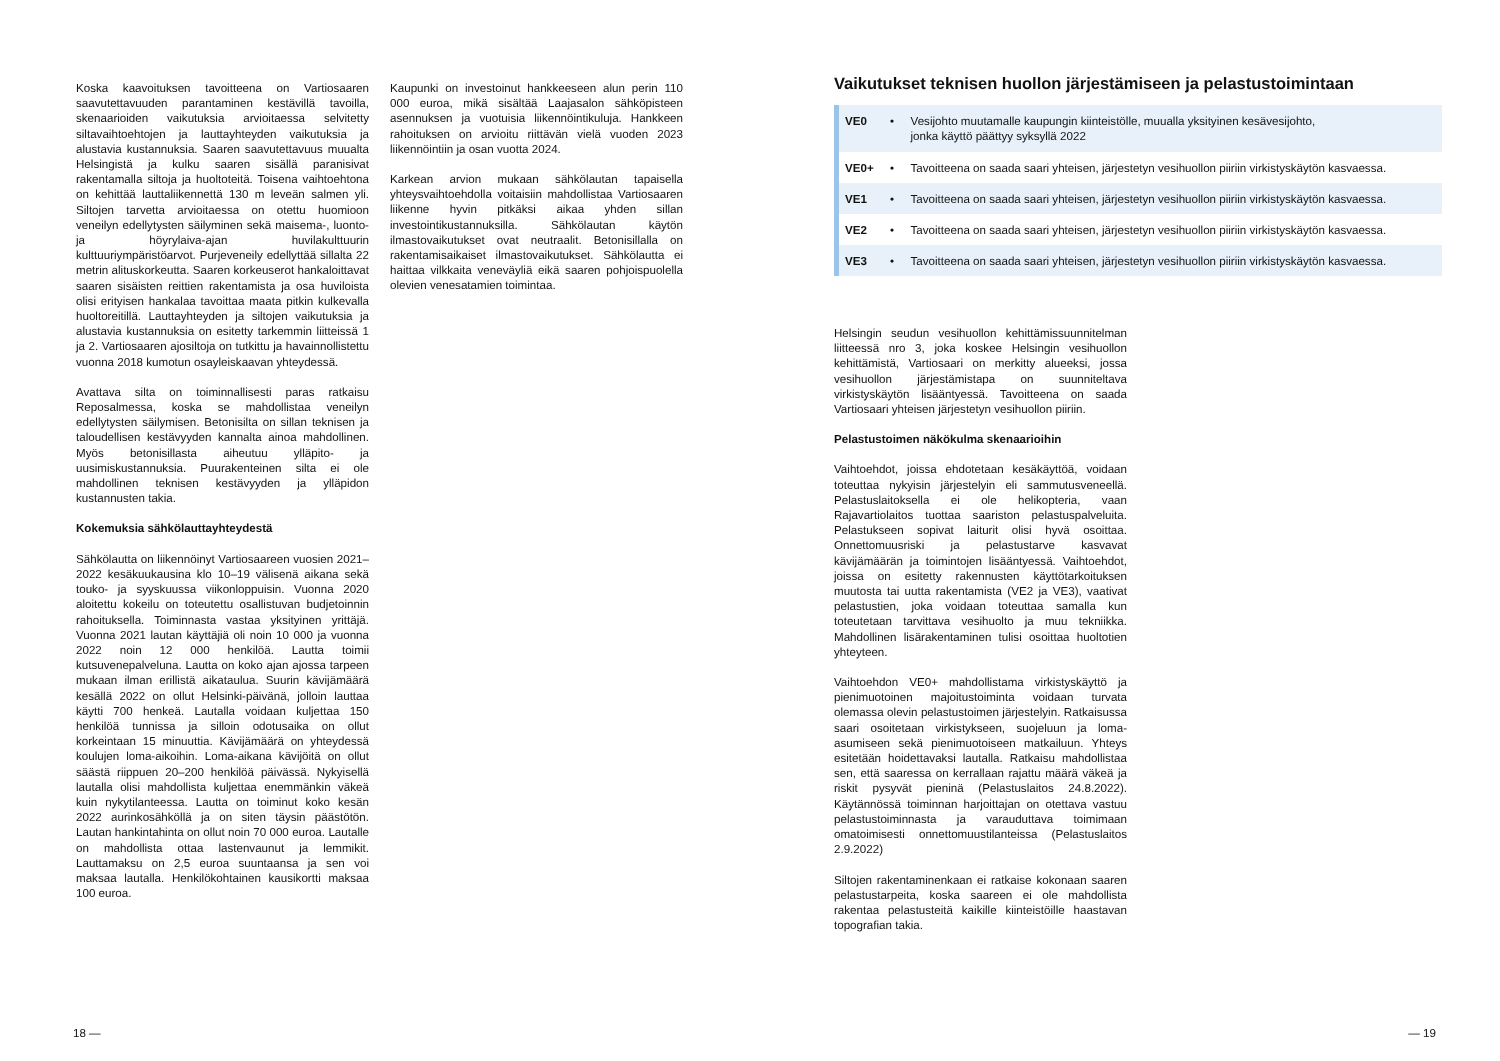Koska kaavoituksen tavoitteena on Vartiosaaren saavutettavuuden parantaminen kestävillä tavoilla, skenaarioiden vaikutuksia arvioitaessa selvitetty siltavaihtoehtojen ja lauttayhteyden vaikutuksia ja alustavia kustannuksia. Saaren saavutettavuus muualta Helsingistä ja kulku saaren sisällä paranisivat rakentamalla siltoja ja huoltoteitä. Toisena vaihtoehtona on kehittää lauttaliikennettä 130 m leveän salmen yli. Siltojen tarvetta arvioitaessa on otettu huomioon veneilyn edellytysten säilyminen sekä maisema-, luonto- ja höyrylaiva-ajan huvilakulttuurin kulttuuriympäristöarvot. Purjeveneily edellyttää sillalta 22 metrin alituskorkeutta. Saaren korkeuserot hankaloittavat saaren sisäisten reittien rakentamista ja osa huviloista olisi erityisen hankalaa tavoittaa maata pitkin kulkevalla huoltoreitillä. Lauttayhteyden ja siltojen vaikutuksia ja alustavia kustannuksia on esitetty tarkemmin liitteissä 1 ja 2. Vartiosaaren ajosiltoja on tutkittu ja havainnollistettu vuonna 2018 kumotun osayleiskaavan yhteydessä.
Avattava silta on toiminnallisesti paras ratkaisu Reposalmessa, koska se mahdollistaa veneilyn edellytysten säilymisen. Betonisilta on sillan teknisen ja taloudellisen kestävyyden kannalta ainoa mahdollinen. Myös betonisillasta aiheutuu ylläpito- ja uusimiskustannuksia. Puurakenteinen silta ei ole mahdollinen teknisen kestävyyden ja ylläpidon kustannusten takia.
Kokemuksia sähkölauttayhteydestä
Sähkölautta on liikennöinyt Vartiosaareen vuosien 2021–2022 kesäkuukausina klo 10–19 välisenä aikana sekä touko- ja syyskuussa viikonloppuisin. Vuonna 2020 aloitettu kokeilu on toteutettu osallistuvan budjetoinnin rahoituksella. Toiminnasta vastaa yksityinen yrittäjä. Vuonna 2021 lautan käyttäjiä oli noin 10 000 ja vuonna 2022 noin 12 000 henkilöä. Lautta toimii kutsuvenepalveluna. Lautta on koko ajan ajossa tarpeen mukaan ilman erillistä aikataulua. Suurin kävijämäärä kesällä 2022 on ollut Helsinki-päivänä, jolloin lauttaa käytti 700 henkeä. Lautalla voidaan kuljettaa 150 henkilöä tunnissa ja silloin odotusaika on ollut korkeintaan 15 minuuttia. Kävijämäärä on yhteydessä koulujen loma-aikoihin. Loma-aikana kävijöitä on ollut säästä riippuen 20–200 henkilöä päivässä. Nykyisellä lautalla olisi mahdollista kuljettaa enemmänkin väkeä kuin nykytilanteessa. Lautta on toiminut koko kesän 2022 aurinkosähköllä ja on siten täysin päästötön. Lautan hankintahinta on ollut noin 70 000 euroa. Lautalle on mahdollista ottaa lastenvaunut ja lemmikit. Lauttamaksu on 2,5 euroa suuntaansa ja sen voi maksaa lautalla. Henkilökohtainen kausikortti maksaa 100 euroa.
Kaupunki on investoinut hankkeeseen alun perin 110 000 euroa, mikä sisältää Laajasalon sähköpisteen asennuksen ja vuotuisia liikennöintikuluja. Hankkeen rahoituksen on arvioitu riittävän vielä vuoden 2023 liikennöintiin ja osan vuotta 2024.
Karkean arvion mukaan sähkölautan tapaisella yhteysvaihtoehdolla voitaisiin mahdollistaa Vartiosaaren liikenne hyvin pitkäksi aikaa yhden sillan investointikustannuksilla. Sähkölautan käytön ilmastovaikutukset ovat neutraalit. Betonisillalla on rakentamisaikaiset ilmastovaikutukset. Sähkölautta ei haittaa vilkkaita veneväyliä eikä saaren pohjoispuolella olevien venesatamien toimintaa.
Vaikutukset teknisen huollon järjestämiseen ja pelastustoimintaan
| VE0 | • | Vesijohto muutamalle kaupungin kiinteistölle, muualla yksityinen kesävesijohto, jonka käyttö päättyy syksyllä 2022 |
| VE0+ | • | Tavoitteena on saada saari yhteisen, järjestetyn vesihuollon piiriin virkistyskäytön kasvaessa. |
| VE1 | • | Tavoitteena on saada saari yhteisen, järjestetyn vesihuollon piiriin virkistyskäytön kasvaessa. |
| VE2 | • | Tavoitteena on saada saari yhteisen, järjestetyn vesihuollon piiriin virkistyskäytön kasvaessa. |
| VE3 | • | Tavoitteena on saada saari yhteisen, järjestetyn vesihuollon piiriin virkistyskäytön kasvaessa. |
Helsingin seudun vesihuollon kehittämissuunnitelman liitteessä nro 3, joka koskee Helsingin vesihuollon kehittämistä, Vartiosaari on merkitty alueeksi, jossa vesihuollon järjestämistapa on suunniteltava virkistyskäytön lisääntyessä. Tavoitteena on saada Vartiosaari yhteisen järjestetyn vesihuollon piiriin.
Pelastustoimen näkökulma skenaarioihin
Vaihtoehdot, joissa ehdotetaan kesäkäyttöä, voidaan toteuttaa nykyisin järjestelyin eli sammutusveneellä. Pelastuslaitoksella ei ole helikopteria, vaan Rajavartiolaitos tuottaa saariston pelastuspalveluita. Pelastukseen sopivat laiturit olisi hyvä osoittaa. Onnettomuusriski ja pelastustarve kasvavat kävijämäärän ja toimintojen lisääntyessä. Vaihtoehdot, joissa on esitetty rakennusten käyttötarkoituksen muutosta tai uutta rakentamista (VE2 ja VE3), vaativat pelastustien, joka voidaan toteuttaa samalla kun toteutetaan tarvittava vesihuolto ja muu tekniikka. Mahdollinen lisärakentaminen tulisi osoittaa huoltotien yhteyteen.
Vaihtoehdon VE0+ mahdollistama virkistyskäyttö ja pienimuotoinen majoitustoiminta voidaan turvata olemassa olevin pelastustoimen järjestelyin. Ratkaisussa saari osoitetaan virkistykseen, suojeluun ja loma-asumiseen sekä pienimuotoiseen matkailuun. Yhteys esitetään hoidettavaksi lautalla. Ratkaisu mahdollistaa sen, että saaressa on kerrallaan rajattu määrä väkeä ja riskit pysyvät pieninä (Pelastuslaitos 24.8.2022). Käytännössä toiminnan harjoittajan on otettava vastuu pelastustoiminnasta ja varauduttava toimimaan omatoimisesti onnettomuustilanteissa (Pelastuslaitos 2.9.2022)
Siltojen rakentaminenkaan ei ratkaise kokonaan saaren pelastustarpeita, koska saareen ei ole mahdollista rakentaa pelastusteitä kaikille kiinteistöille haastavan topografian takia.
18 — — 19